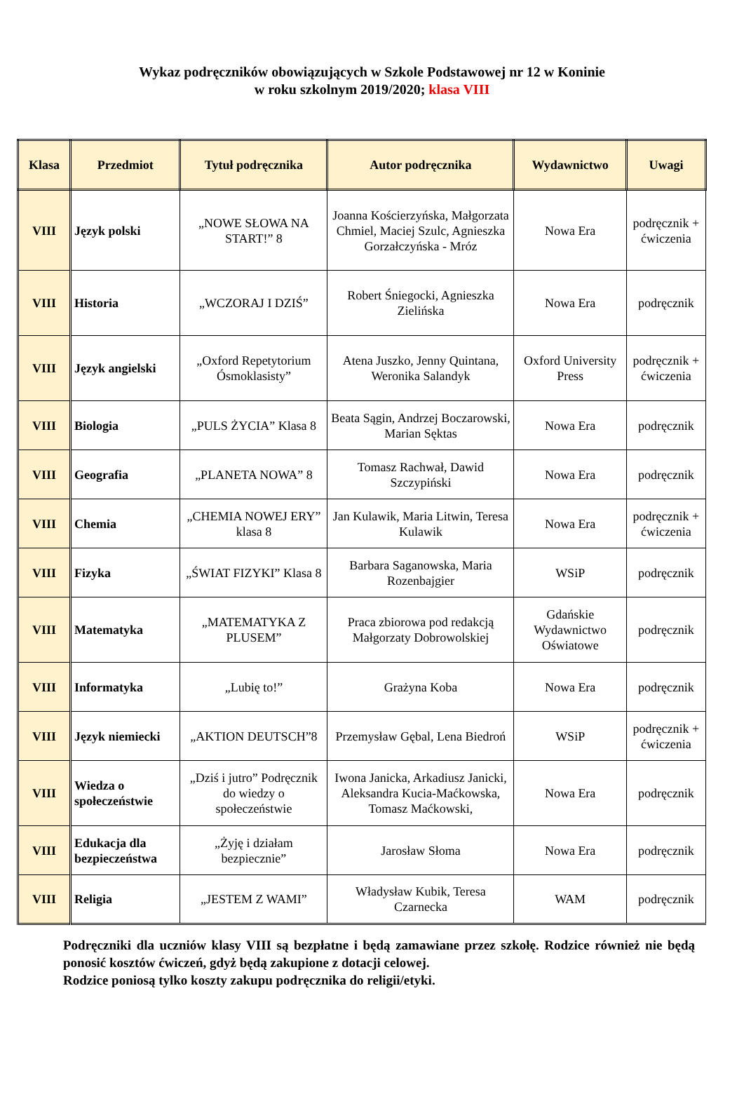Wykaz podręczników obowiązujących w Szkole Podstawowej nr 12 w Koninie
w roku szkolnym 2019/2020; klasa VIII
| Klasa | Przedmiot | Tytuł podręcznika | Autor podręcznika | Wydawnictwo | Uwagi |
| --- | --- | --- | --- | --- | --- |
| VIII | Język polski | „NOWE SŁOWA NA START!” 8 | Joanna Kościerzyńska, Małgorzata Chmiel, Maciej Szulc, Agnieszka Gorzałczyńska - Mróz | Nowa Era | podręcznik + ćwiczenia |
| VIII | Historia | „WCZORAJ I DZIŚ” | Robert Śniegocki, Agnieszka Zielińska | Nowa Era | podręcznik |
| VIII | Język angielski | „Oxford Repetytorium Ósmoklasisty” | Atena Juszko, Jenny Quintana, Weronika Salandyk | Oxford University Press | podręcznik + ćwiczenia |
| VIII | Biologia | „PULS ŻYCIA” Klasa 8 | Beata Sągin, Andrzej Boczarowski, Marian Sęktas | Nowa Era | podręcznik |
| VIII | Geografia | „PLANETA NOWA” 8 | Tomasz Rachwał, Dawid Szczypiński | Nowa Era | podręcznik |
| VIII | Chemia | „CHEMIA NOWEJ ERY” klasa 8 | Jan Kulawik, Maria Litwin, Teresa Kulawik | Nowa Era | podręcznik + ćwiczenia |
| VIII | Fizyka | „ŚWIAT FIZYKI” Klasa 8 | Barbara Saganowska, Maria Rozenbajgier | WSiP | podręcznik |
| VIII | Matematyka | „MATEMATYKA Z PLUSEM” | Praca zbiorowa pod redakcją Małgorzaty Dobrowolskiej | Gdańskie Wydawnictwo Oświatowe | podręcznik |
| VIII | Informatyka | „Lubię to!” | Grażyna Koba | Nowa Era | podręcznik |
| VIII | Język niemiecki | „AKTION DEUTSCH”8 | Przemysław Gębal, Lena Biedroń | WSiP | podręcznik + ćwiczenia |
| VIII | Wiedza o społeczeństwie | „Dziś i jutro” Podręcznik do wiedzy o społeczeństwie | Iwona Janicka, Arkadiusz Janicki, Aleksandra Kucia-Maćkowska, Tomasz Maćkowski, | Nowa Era | podręcznik |
| VIII | Edukacja dla bezpieczeństwa | „Żyję i działam bezpiecznie” | Jarosław Słoma | Nowa Era | podręcznik |
| VIII | Religia | „JESTEM Z WAMI” | Władysław Kubik, Teresa Czarnecka | WAM | podręcznik |
Podręczniki dla uczniów klasy VIII są bezpłatne i będą zamawiane przez szkołę. Rodzice również nie będą ponosić kosztów ćwiczeń, gdyż będą zakupione z dotacji celowej.
Rodzice poniosą tylko koszty zakupu podręcznika do religii/etyki.